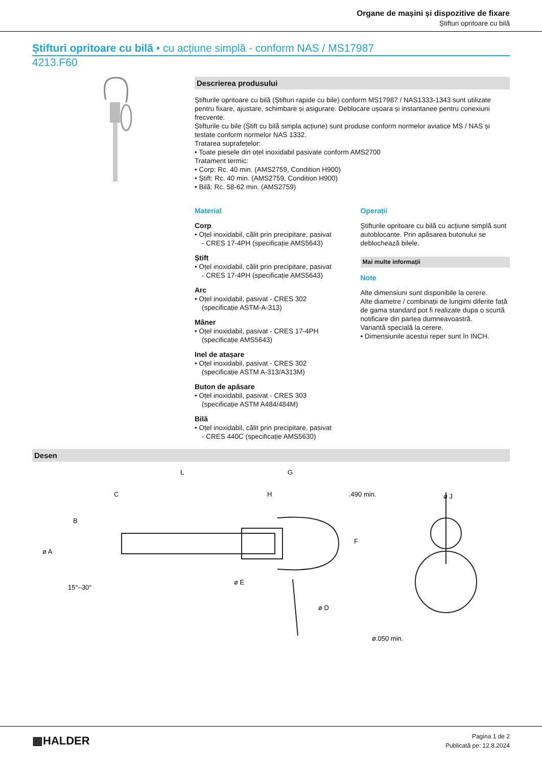Organe de mașini și dispozitive de fixare
Știfturi opritoare cu bilă
Știfturi opritoare cu bilă • cu acțiune simplă - conform NAS / MS17987
4213.F60
Descrierea produsului
Știfturile opritoare cu bilă (Știfturi rapide cu bile) conform MS17987 / NAS1333-1343 sunt utilizate pentru fixare, ajustare, schimbare și asigurare. Deblocare ușoara și instantanee pentru conexiuni frecvente.
Știfturile cu bile (Știft cu bilă simpla acțiune) sunt produse conform normelor aviatice MS / NAS și testate conform normelor NAS 1332.
Tratarea suprafețelor:
• Toate piesele din oțel inoxidabil pasivate conform AMS2700
Tratament termic:
• Corp: Rc. 40 min. (AMS2759, Condition H900)
• Știft: Rc. 40 min. (AMS2759, Condition H900)
• Bilă: Rc. 58-62 min. (AMS2759)
Material
Corp
• Oțel inoxidabil, călit prin precipitare, pasivat
- CRES 17-4PH (specificație AMS5643)
Știft
• Oțel inoxidabil, călit prin precipitare, pasivat
- CRES 17-4PH (specificație AMS5643)
Arc
• Oțel inoxidabil, pasivat - CRES 302
(specificație ASTM-A-313)
Mâner
• Oțel inoxidabil, pasivat - CRES 17-4PH
(specificație AMS5643)
Inel de atașare
• Oțel inoxidabil, pasivat - CRES 302
(specificație ASTM A-313/A313M)
Buton de apăsare
• Oțel inoxidabil, pasivat - CRES 303
(specificație ASTM A484/484M)
Bilă
• Oțel inoxidabil, călit prin precipitare, pasivat
- CRES 440C (specificație AMS5630)
Operații
Știfturile opritoare cu bilă cu acțiune simplă sunt autoblocante. Prin apăsarea butonului se deblochează bilele.
Mai multe informații
Note
Alte dimensiuni sunt disponibile la cerere.
Alte diametre / combinații de lungimi diferite față de gama standard pot fi realizate dupa o scurtă notificare din partea dumneavoastră.
Variantă specială la cerere.
• Dimensiunile acestui reper sunt în INCH.
Desen
L
G
C
H
.490 min.
ø J
ø A
B
ø E
ø D
F
15°–30°
ø.050 min.
▦HALDER
Pagina 1 de 2
Publicată pe: 12.8.2024